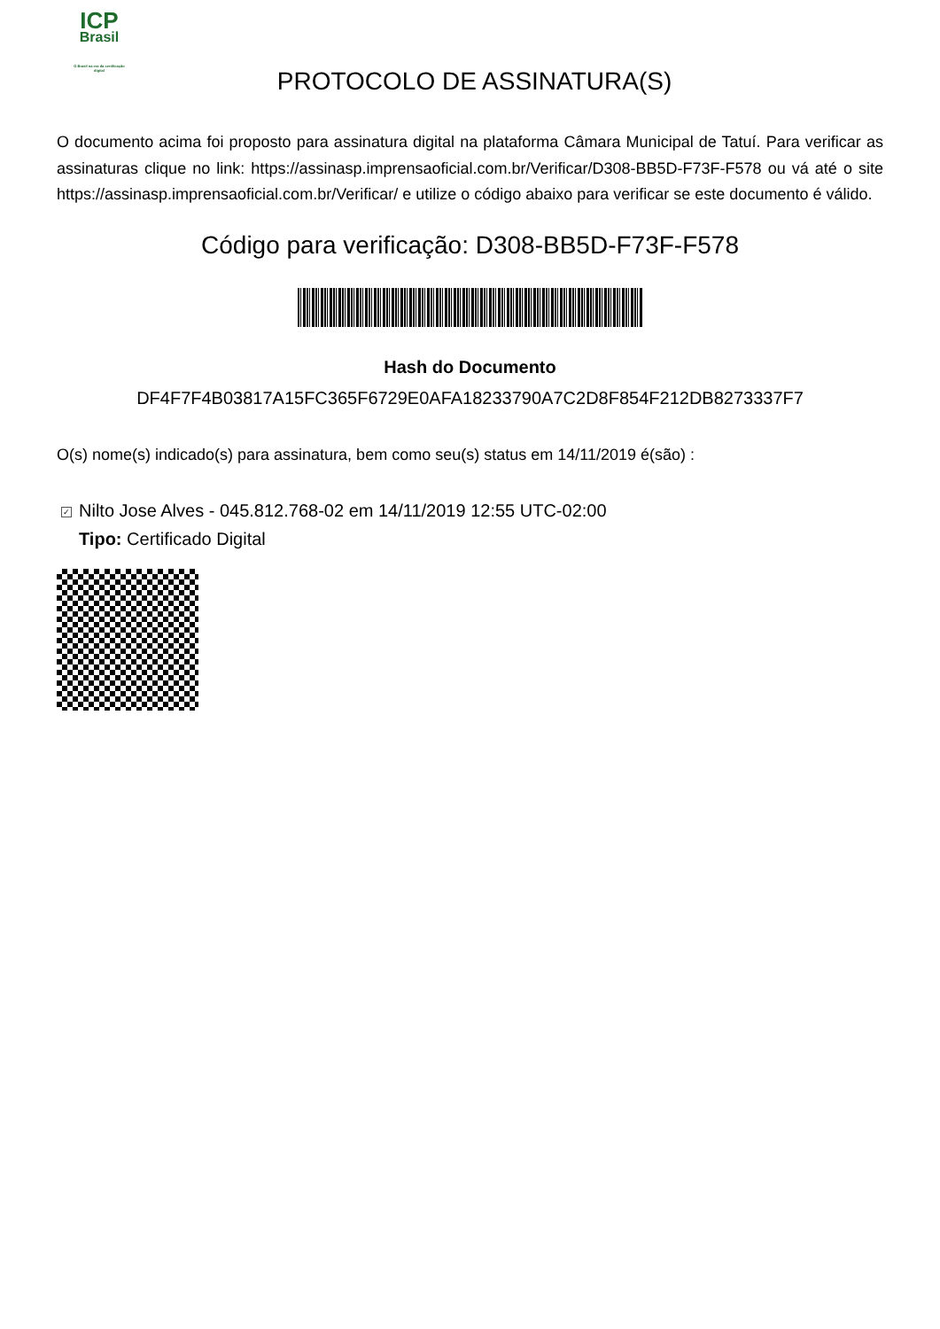ICP
Brasil
O Brasil na era da certificação digital
PROTOCOLO DE ASSINATURA(S)
O documento acima foi proposto para assinatura digital na plataforma Câmara Municipal de Tatuí. Para verificar as assinaturas clique no link: https://assinasp.imprensaoficial.com.br/Verificar/D308-BB5D-F73F-F578 ou vá até o site https://assinasp.imprensaoficial.com.br/Verificar/ e utilize o código abaixo para verificar se este documento é válido.
Código para verificação: D308-BB5D-F73F-F578
Hash do Documento
DF4F7F4B03817A15FC365F6729E0AFA18233790A7C2D8F854F212DB8273337F7
O(s) nome(s) indicado(s) para assinatura, bem como seu(s) status em 14/11/2019 é(são) :
✓ Nilto Jose Alves - 045.812.768-02 em 14/11/2019 12:55 UTC-02:00
Tipo: Certificado Digital